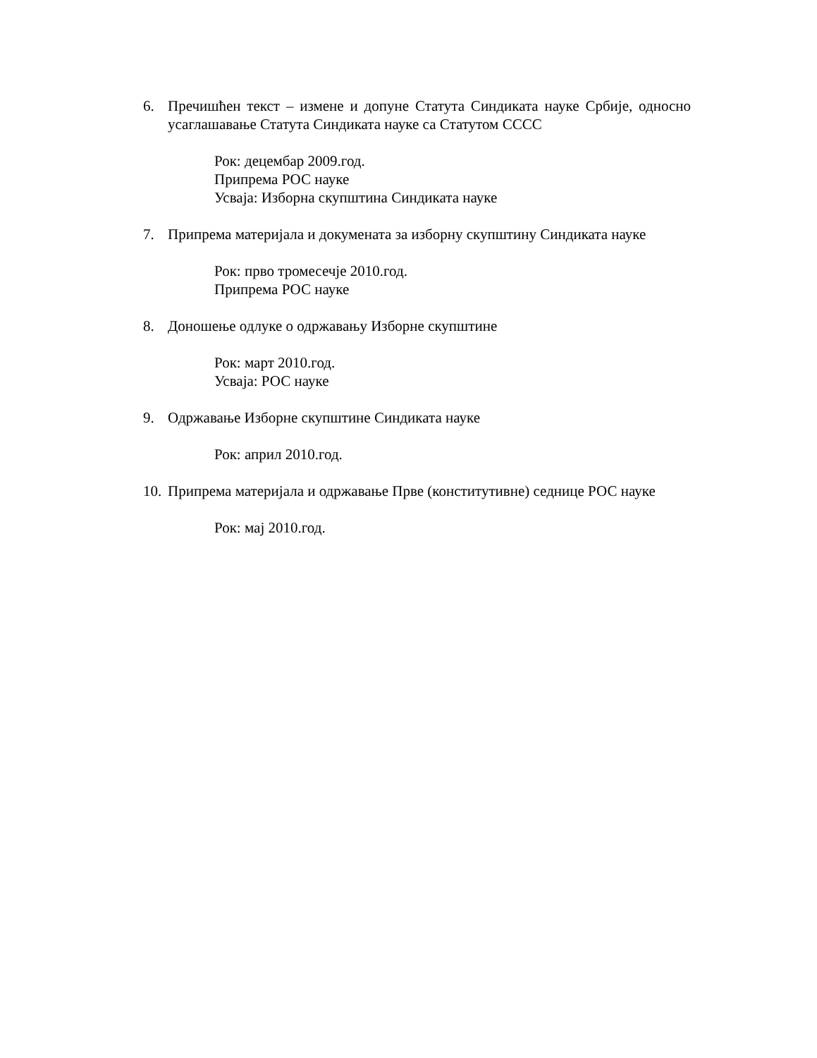6. Пречишћен текст – измене и допуне Статута Синдиката науке Србије, односно усаглашавање Статута Синдиката науке са Статутом СССС
Рок: децембар 2009.год.
Припрема РОС науке
Усваја: Изборна скупштина Синдиката науке
7. Припрема материјала и докумената за изборну скупштину Синдиката науке
Рок: прво тромесечје 2010.год.
Припрема РОС науке
8. Доношење одлуке о одржавању Изборне скупштине
Рок: март 2010.год.
Усваја: РОС науке
9. Одржавање Изборне скупштине Синдиката науке
Рок: април 2010.год.
10. Припрема материјала и одржавање Прве (конститутивне) седнице РОС науке
Рок: мај 2010.год.